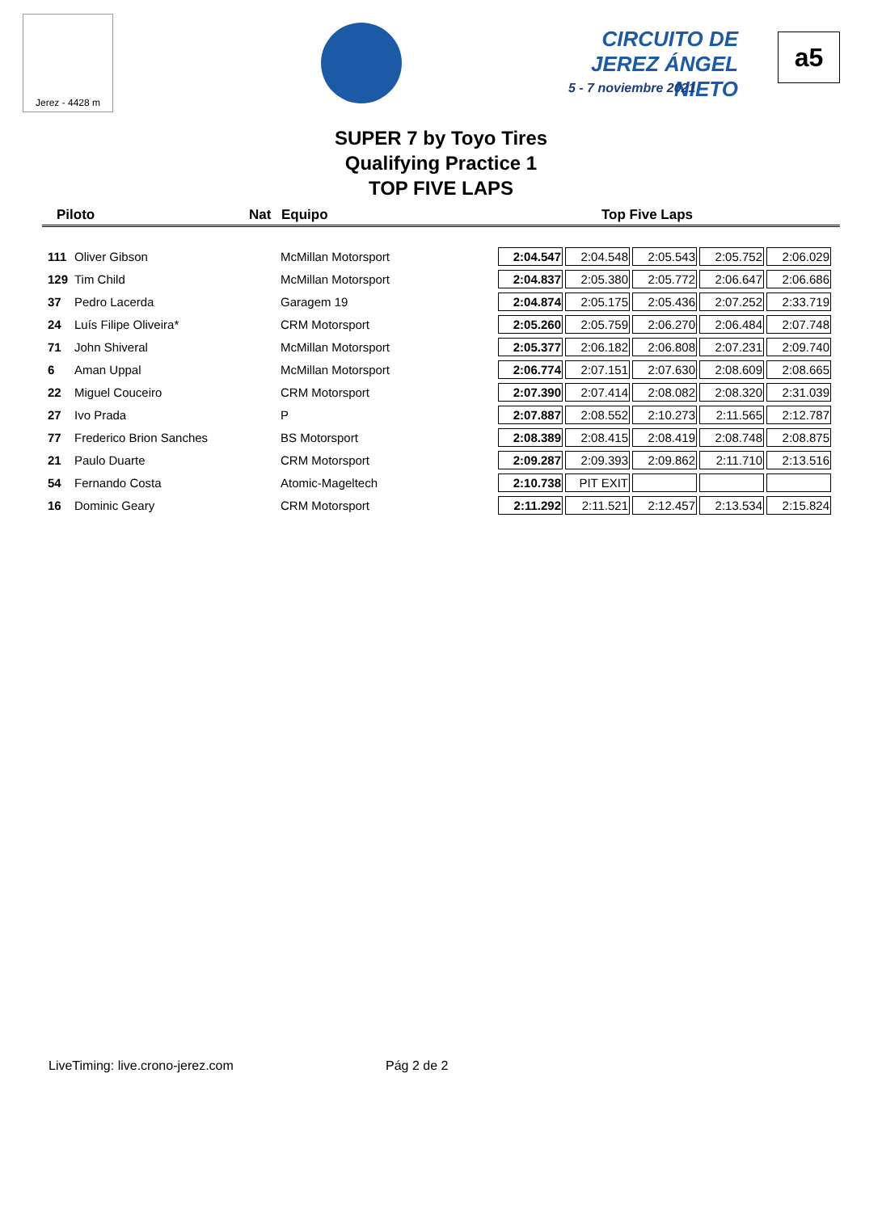Jerez - 4428 m
CIRCUITO DE JEREZ ÁNGEL NIETO
5 - 7 noviembre 2021
a5
SUPER 7 by Toyo Tires
Qualifying Practice 1
TOP FIVE LAPS
Piloto Nat Equipo Top Five Laps
| 111 | Oliver Gibson | McMillan Motorsport | 2:04.547 | 2:04.548 | 2:05.543 | 2:05.752 | 2:06.029 |
| 129 | Tim Child | McMillan Motorsport | 2:04.837 | 2:05.380 | 2:05.772 | 2:06.647 | 2:06.686 |
| 37 | Pedro Lacerda | Garagem 19 | 2:04.874 | 2:05.175 | 2:05.436 | 2:07.252 | 2:33.719 |
| 24 | Luís Filipe Oliveira* | CRM Motorsport | 2:05.260 | 2:05.759 | 2:06.270 | 2:06.484 | 2:07.748 |
| 71 | John Shiveral | McMillan Motorsport | 2:05.377 | 2:06.182 | 2:06.808 | 2:07.231 | 2:09.740 |
| 6 | Aman Uppal | McMillan Motorsport | 2:06.774 | 2:07.151 | 2:07.630 | 2:08.609 | 2:08.665 |
| 22 | Miguel Couceiro | CRM Motorsport | 2:07.390 | 2:07.414 | 2:08.082 | 2:08.320 | 2:31.039 |
| 27 | Ivo Prada | P | 2:07.887 | 2:08.552 | 2:10.273 | 2:11.565 | 2:12.787 |
| 77 | Frederico Brion Sanches | BS Motorsport | 2:08.389 | 2:08.415 | 2:08.419 | 2:08.748 | 2:08.875 |
| 21 | Paulo Duarte | CRM Motorsport | 2:09.287 | 2:09.393 | 2:09.862 | 2:11.710 | 2:13.516 |
| 54 | Fernando Costa | Atomic-Mageltech | 2:10.738 | PIT EXIT | | | |
| 16 | Dominic Geary | CRM Motorsport | 2:11.292 | 2:11.521 | 2:12.457 | 2:13.534 | 2:15.824 |
LiveTiming: live.crono-jerez.com
Pág 2 de 2